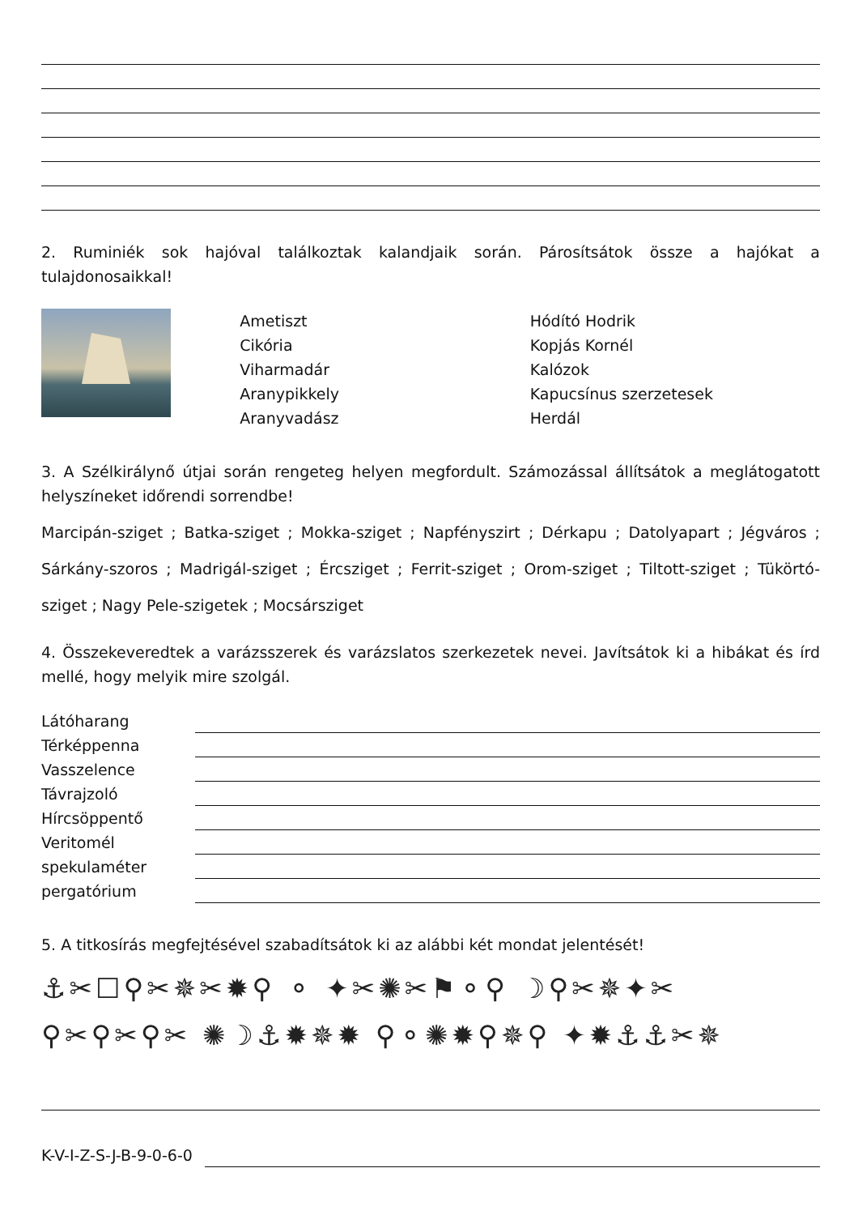2. Ruminiék sok hajóval találkoztak kalandjaik során. Párosítsátok össze a hajókat a tulajdonosaikkal!
Ametiszt
Cikória
Viharmadár
Aranypikkely
Aranyvadász
Hódító Hodrik
Kopjás Kornél
Kalózok
Kapucsínus szerzetesek
Herdál
3. A Szélkirálynő útjai során rengeteg helyen megfordult. Számozással állítsátok a meglátogatott helyszíneket időrendi sorrendbe!
Marcipán-sziget ; Batka-sziget ; Mokka-sziget ; Napfényszirt ; Dérkapu ; Datolyapart ; Jégváros ; Sárkány-szoros ; Madrigál-sziget ; Ércsziget ; Ferrit-sziget ; Orom-sziget ; Tiltott-sziget ; Tükörtó-sziget ; Nagy Pele-szigetek ; Mocsársziget
4. Összekeveredtek a varázsszerek és varázslatos szerkezetek nevei. Javítsátok ki a hibákat és írd mellé, hogy melyik mire szolgál.
Látóharang
Térképpenna
Vasszelence
Távrajzoló
Hírcsöppentő
Veritomél
spekulaméter
pergatórium
5. A titkosírás megfejtésével szabadítsátok ki az alábbi két mondat jelentését!
⚓✂☐⚲✂✵✂✹⚲ ⚬ ✦✂✺✂⚑⚬⚲ ☽⚲✂✵✦✂
⚲✂⚲✂⚲✂ ✺☽⚓✹✵✹ ⚲⚬✺✹⚲✵⚲ ✦✹⚓⚓✂✵
K-V-I-Z-S-J-B-9-0-6-0